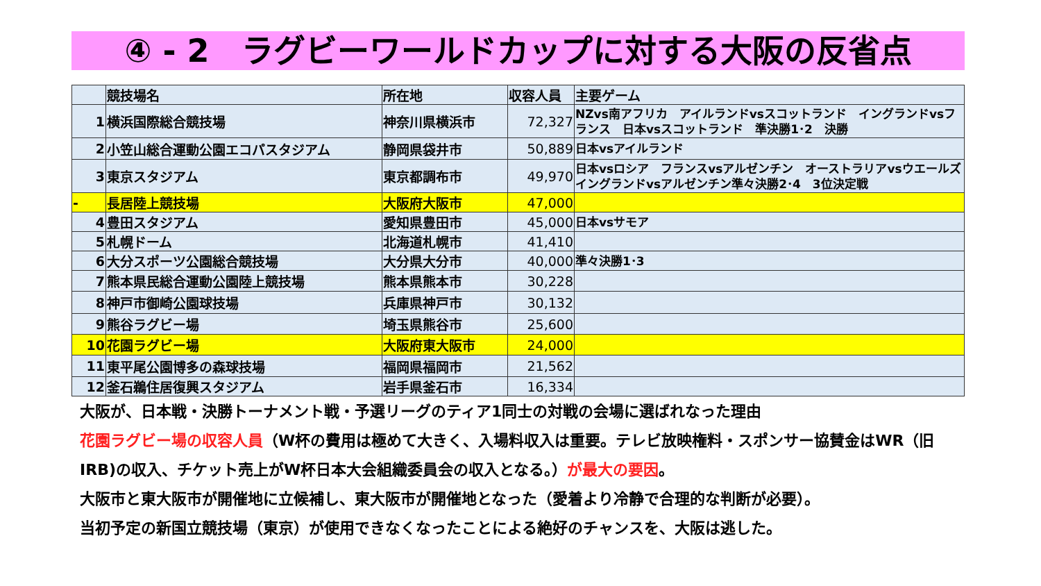④ - 2　ラグビーワールドカップに対する大阪の反省点
| | 競技場名 | 所在地 | 収容人員 | 主要ゲーム |
| --- | --- | --- | --- | --- |
| 1 | 横浜国際総合競技場 | 神奈川県横浜市 | 72,327 | NZvs南アフリカ アイルランドvsスコットランド イングランドvsフランス 日本vsスコットランド 準決勝1･2 決勝 |
| 2 | 小笠山総合運動公園エコパスタジアム | 静岡県袋井市 | 50,889 | 日本vsアイルランド |
| 3 | 東京スタジアム | 東京都調布市 | 49,970 | 日本vsロシア フランスvsアルゼンチン オーストラリアvsウエールズ イングランドvsアルゼンチン準々決勝2･4 3位決定戦 |
| - | 長居陸上競技場 | 大阪府大阪市 | 47,000 | |
| 4 | 豊田スタジアム | 愛知県豊田市 | 45,000 | 日本vsサモア |
| 5 | 札幌ドーム | 北海道札幌市 | 41,410 | |
| 6 | 大分スポーツ公園総合競技場 | 大分県大分市 | 40,000 | 準々決勝1･3 |
| 7 | 熊本県民総合運動公園陸上競技場 | 熊本県熊本市 | 30,228 | |
| 8 | 神戸市御崎公園球技場 | 兵庫県神戸市 | 30,132 | |
| 9 | 熊谷ラグビー場 | 埼玉県熊谷市 | 25,600 | |
| 10 | 花園ラグビー場 | 大阪府東大阪市 | 24,000 | |
| 11 | 東平尾公園博多の森球技場 | 福岡県福岡市 | 21,562 | |
| 12 | 釜石鵜住居復興スタジアム | 岩手県釜石市 | 16,334 | |
大阪が、日本戦・決勝トーナメント戦・予選リーグのティア1同士の対戦の会場に選ばれなった理由
花園ラグビー場の収容人員（W杯の費用は極めて大きく、入場料収入は重要。テレビ放映権料・スポンサー協賛金はWR（旧IRB)の収入、チケット売上がW杯日本大会組織委員会の収入となる。）が最大の要因。
大阪市と東大阪市が開催地に立候補し、東大阪市が開催地となった（愛着より冷静で合理的な判断が必要）。
当初予定の新国立競技場（東京）が使用できなくなったことによる絶好のチャンスを、大阪は逃した。